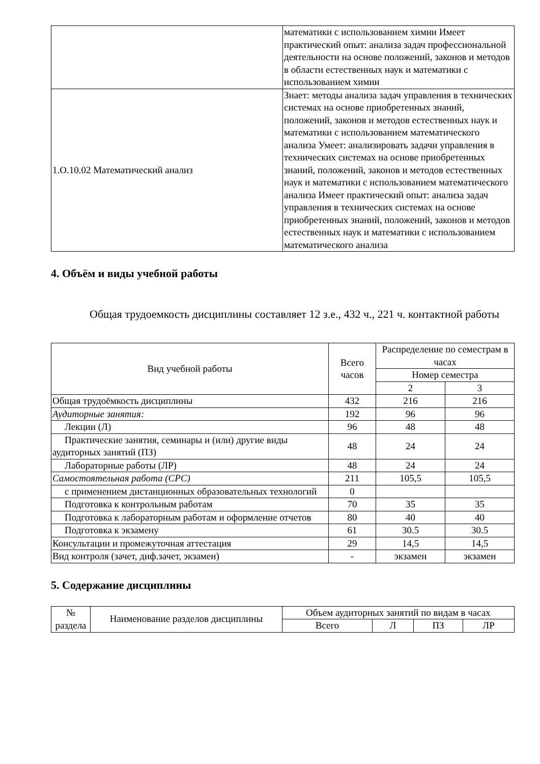| | математики с использованием химии Имеет практический опыт: анализа задач профессиональной деятельности на основе положений, законов и методов в области естественных наук и математики с использованием химии |
| 1.О.10.02 Математический анализ | Знает: методы анализа задач управления в технических системах на основе приобретенных знаний, положений, законов и методов естественных наук и математики с использованием математического анализа Умеет: анализировать задачи управления в технических системах на основе приобретенных знаний, положений, законов и методов естественных наук и математики с использованием математического анализа Имеет практический опыт: анализа задач управления в технических системах на основе приобретенных знаний, положений, законов и методов естественных наук и математики с использованием математического анализа |
4. Объём и виды учебной работы
Общая трудоемкость дисциплины составляет 12 з.е., 432 ч., 221 ч. контактной работы
| Вид учебной работы | Всего часов | Распределение по семестрам в часах | |
| --- | --- | --- | --- |
| | | Номер семестра | |
| | | 2 | 3 |
| Общая трудоёмкость дисциплины | 432 | 216 | 216 |
| Аудиторные занятия: | 192 | 96 | 96 |
| Лекции (Л) | 96 | 48 | 48 |
| Практические занятия, семинары и (или) другие виды аудиторных занятий (ПЗ) | 48 | 24 | 24 |
| Лабораторные работы (ЛР) | 48 | 24 | 24 |
| Самостоятельная работа (СРС) | 211 | 105,5 | 105,5 |
| с применением дистанционных образовательных технологий | 0 | | |
| Подготовка к контрольным работам | 70 | 35 | 35 |
| Подготовка к лабораторным работам и оформление отчетов | 80 | 40 | 40 |
| Подготовка к экзамену | 61 | 30.5 | 30.5 |
| Консультации и промежуточная аттестация | 29 | 14,5 | 14,5 |
| Вид контроля (зачет, диф.зачет, экзамен) | - | экзамен | экзамен |
5. Содержание дисциплины
| № раздела | Наименование разделов дисциплины | Объем аудиторных занятий по видам в часах | | | |
| --- | --- | --- | --- | --- | --- |
| | | Всего | Л | ПЗ | ЛР |